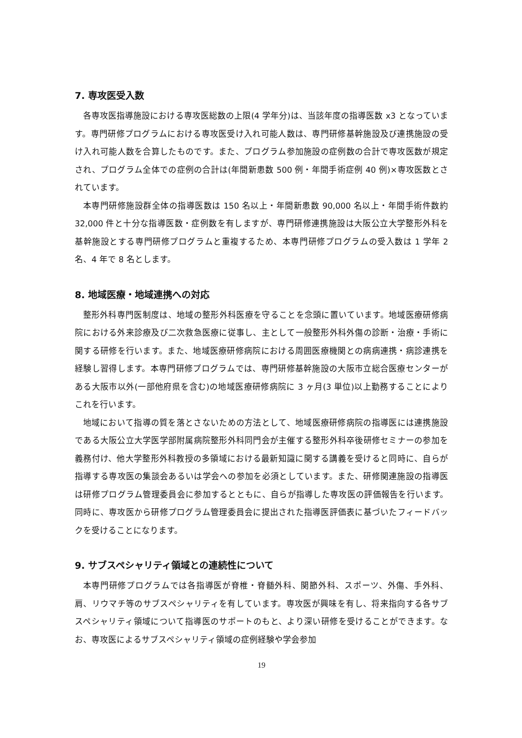7. 専攻医受入数
各専攻医指導施設における専攻医総数の上限(4 学年分)は、当該年度の指導医数 x3 となっています。専門研修プログラムにおける専攻医受け入れ可能人数は、専門研修基幹施設及び連携施設の受け入れ可能人数を合算したものです。また、プログラム参加施設の症例数の合計で専攻医数が規定され、プログラム全体での症例の合計は(年間新患数 500 例・年間手術症例 40 例)×専攻医数とされています。
本専門研修施設群全体の指導医数は 150 名以上・年間新患数 90,000 名以上・年間手術件数約 32,000 件と十分な指導医数・症例数を有しますが、専門研修連携施設は大阪公立大学整形外科を基幹施設とする専門研修プログラムと重複するため、本専門研修プログラムの受入数は 1 学年 2 名、4 年で 8 名とします。
8. 地域医療・地域連携への対応
整形外科専門医制度は、地域の整形外科医療を守ることを念頭に置いています。地域医療研修病院における外来診療及び二次救急医療に従事し、主として一般整形外科外傷の診断・治療・手術に関する研修を行います。また、地域医療研修病院における周囲医療機関との病病連携・病診連携を経験し習得します。本専門研修プログラムでは、専門研修基幹施設の大阪市立総合医療センターがある大阪市以外(一部他府県を含む)の地域医療研修病院に 3 ヶ月(3 単位)以上勤務することによりこれを行います。
地域において指導の質を落とさないための方法として、地域医療研修病院の指導医には連携施設である大阪公立大学医学部附属病院整形外科同門会が主催する整形外科卒後研修セミナーの参加を義務付け、他大学整形外科教授の多領域における最新知識に関する講義を受けると同時に、自らが指導する専攻医の集談会あるいは学会への参加を必須としています。また、研修関連施設の指導医は研修プログラム管理委員会に参加するとともに、自らが指導した専攻医の評価報告を行います。同時に、専攻医から研修プログラム管理委員会に提出された指導医評価表に基づいたフィードバックを受けることになります。
9. サブスペシャリティ領域との連続性について
本専門研修プログラムでは各指導医が脊椎・脊髄外科、関節外科、スポーツ、外傷、手外科、肩、リウマチ等のサブスペシャリティを有しています。専攻医が興味を有し、将来指向する各サブスペシャリティ領域について指導医のサポートのもと、より深い研修を受けることができます。なお、専攻医によるサブスペシャリティ領域の症例経験や学会参加
19